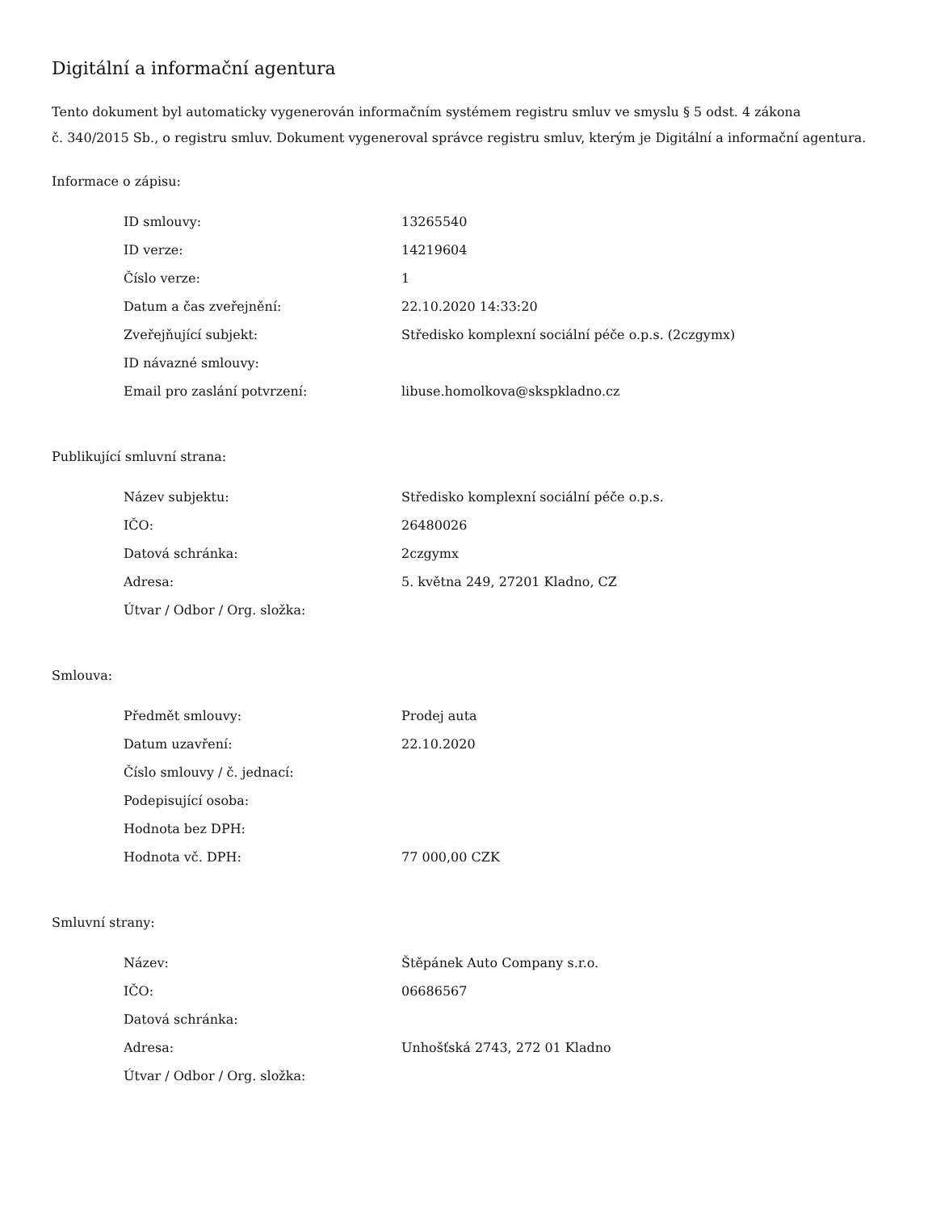Digitální a informační agentura
Tento dokument byl automaticky vygenerován informačním systémem registru smluv ve smyslu § 5 odst. 4 zákona
č. 340/2015 Sb., o registru smluv. Dokument vygeneroval správce registru smluv, kterým je Digitální a informační agentura.
Informace o zápisu:
| ID smlouvy: | 13265540 |
| ID verze: | 14219604 |
| Číslo verze: | 1 |
| Datum a čas zveřejnění: | 22.10.2020 14:33:20 |
| Zveřejňující subjekt: | Středisko komplexní sociální péče o.p.s. (2czgymx) |
| ID návazné smlouvy: | |
| Email pro zaslání potvrzení: | libuse.homolkova@skspkladno.cz |
Publikující smluvní strana:
| Název subjektu: | Středisko komplexní sociální péče o.p.s. |
| IČO: | 26480026 |
| Datová schránka: | 2czgymx |
| Adresa: | 5. května 249, 27201 Kladno, CZ |
| Útvar / Odbor / Org. složka: | |
Smlouva:
| Předmět smlouvy: | Prodej auta |
| Datum uzavření: | 22.10.2020 |
| Číslo smlouvy / č. jednací: | |
| Podepisující osoba: | |
| Hodnota bez DPH: | |
| Hodnota vč. DPH: | 77 000,00 CZK |
Smluvní strany:
| Název: | Štěpánek Auto Company s.r.o. |
| IČO: | 06686567 |
| Datová schránka: | |
| Adresa: | Unhošťská 2743, 272 01 Kladno |
| Útvar / Odbor / Org. složka: | |